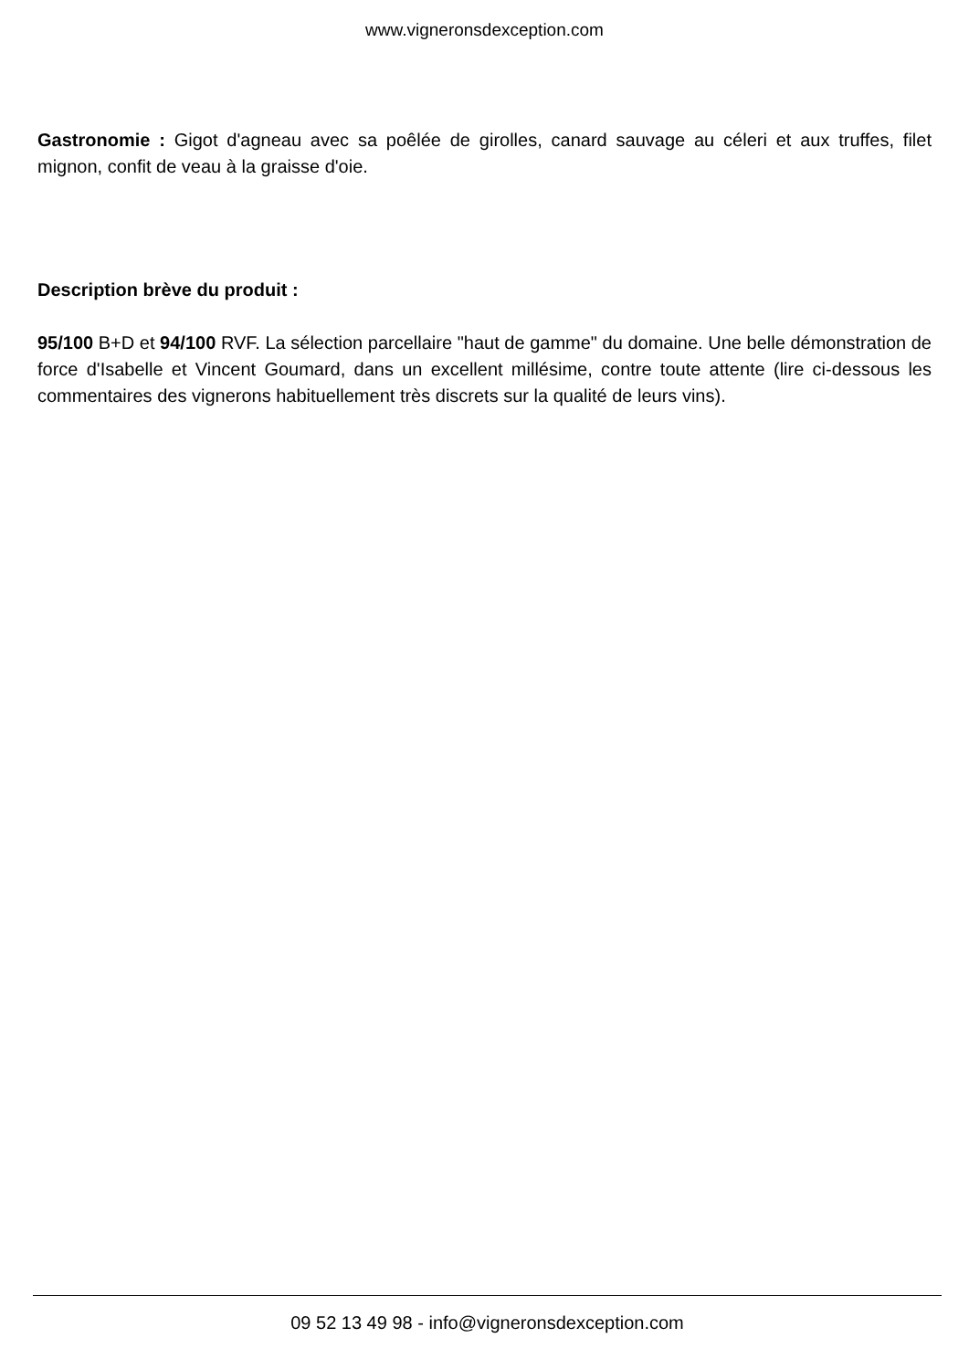www.vigneronsdexception.com
Gastronomie : Gigot d'agneau avec sa poêlée de girolles, canard sauvage au céleri et aux truffes, filet mignon, confit de veau à la graisse d'oie.
Description brève du produit :
95/100 B+D et 94/100 RVF. La sélection parcellaire "haut de gamme" du domaine. Une belle démonstration de force d'Isabelle et Vincent Goumard, dans un excellent millésime, contre toute attente (lire ci-dessous les commentaires des vignerons habituellement très discrets sur la qualité de leurs vins).
09 52 13 49 98 - info@vigneronsdexception.com